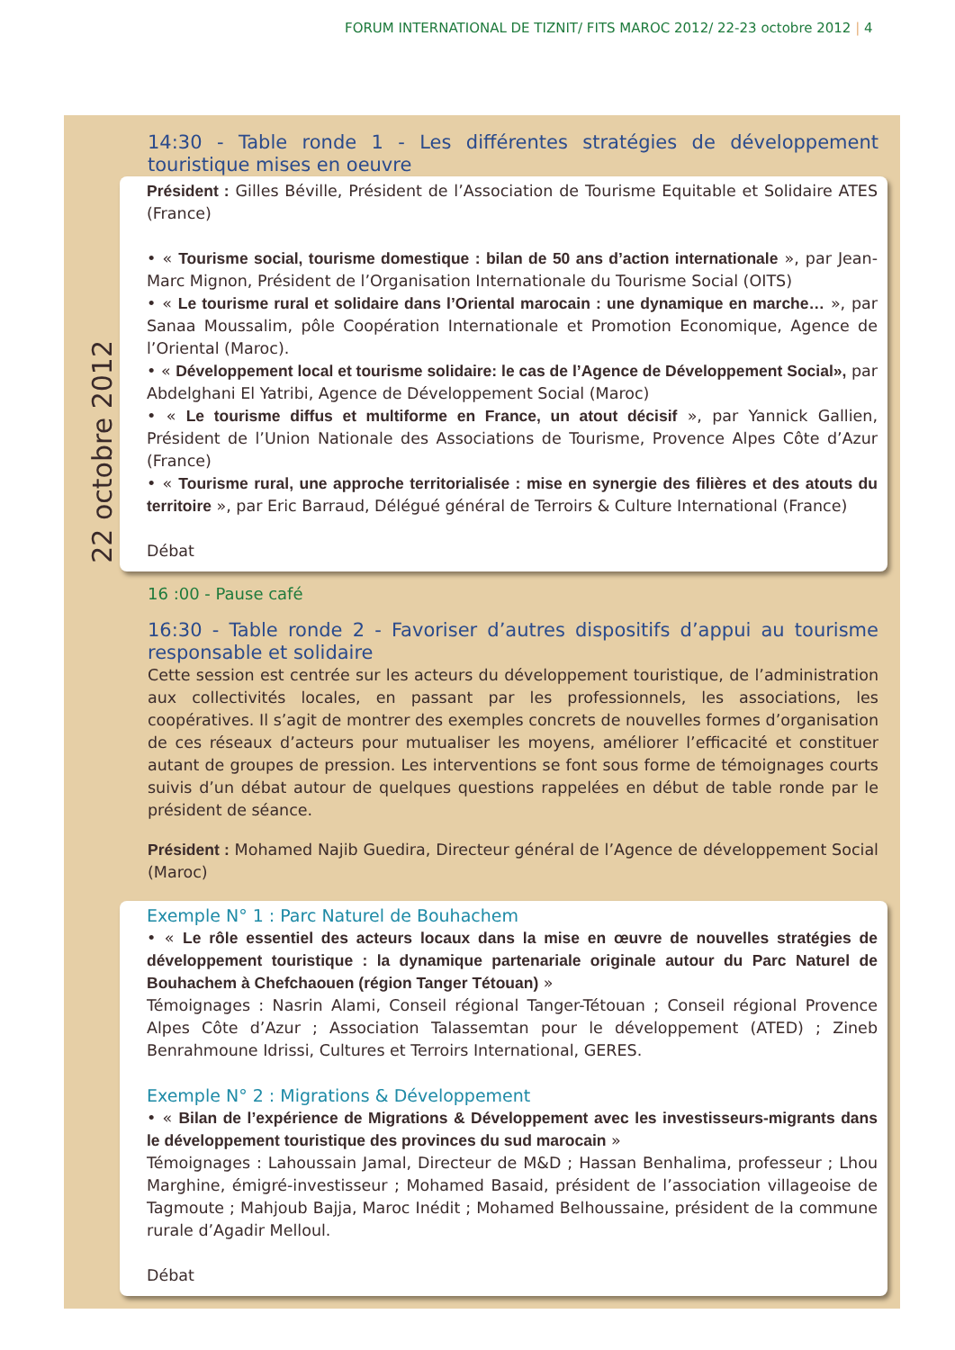FORUM INTERNATIONAL DE TIZNIT/ FITS MAROC 2012/ 22-23 octobre 2012 | 4
22 octobre 2012
14:30 - Table ronde 1 - Les différentes stratégies de développement touristique mises en oeuvre
Président : Gilles Béville, Président de l’Association de Tourisme Equitable et Solidaire ATES (France)
• « Tourisme social, tourisme domestique : bilan de 50 ans d’action internationale », par Jean-Marc Mignon, Président de l’Organisation Internationale du Tourisme Social (OITS)
• « Le tourisme rural et solidaire dans l’Oriental marocain : une dynamique en marche… », par Sanaa Moussalim, pôle Coopération Internationale et Promotion Economique, Agence de l’Oriental (Maroc).
• « Développement local et tourisme solidaire: le cas de l’Agence de Développement Social», par Abdelghani El Yatribi, Agence de Développement Social (Maroc)
• « Le tourisme diffus et multiforme en France, un atout décisif », par Yannick Gallien, Président de l’Union Nationale des Associations de Tourisme, Provence Alpes Côte d’Azur (France)
• « Tourisme rural, une approche territorialisée : mise en synergie des filières et des atouts du territoire », par Eric Barraud, Délégué général de Terroirs & Culture International (France)
Débat
16 :00 - Pause café
16:30 - Table ronde 2 - Favoriser d’autres dispositifs d’appui au tourisme responsable et solidaire
Cette session est centrée sur les acteurs du développement touristique, de l’administration aux collectivités locales, en passant par les professionnels, les associations, les coopératives. Il s’agit de montrer des exemples concrets de nouvelles formes d’organisation de ces réseaux d’acteurs pour mutualiser les moyens, améliorer l’efficacité et constituer autant de groupes de pression. Les interventions se font sous forme de témoignages courts suivis d’un débat autour de quelques questions rappelées en début de table ronde par le président de séance.
Président : Mohamed Najib Guedira, Directeur général de l’Agence de développement Social (Maroc)
Exemple N° 1 : Parc Naturel de Bouhachem
• « Le rôle essentiel des acteurs locaux dans la mise en œuvre de nouvelles stratégies de développement touristique : la dynamique partenariale originale autour du Parc Naturel de Bouhachem à Chefchaouen (région Tanger Tétouan) »
Témoignages : Nasrin Alami, Conseil régional Tanger-Tétouan ; Conseil régional Provence Alpes Côte d’Azur ; Association Talassemtan pour le développement (ATED) ; Zineb Benrahmoune Idrissi, Cultures et Terroirs International, GERES.
Exemple N° 2 : Migrations & Développement
• « Bilan de l’expérience de Migrations & Développement avec les investisseurs-migrants dans le développement touristique des provinces du sud marocain »
Témoignages : Lahoussain Jamal, Directeur de M&D ; Hassan Benhalima, professeur ; Lhou Marghine, émigré-investisseur ; Mohamed Basaid, président de l’association villageoise de Tagmoute ; Mahjoub Bajja, Maroc Inédit ; Mohamed Belhoussaine, président de la commune rurale d’Agadir Melloul.
Débat